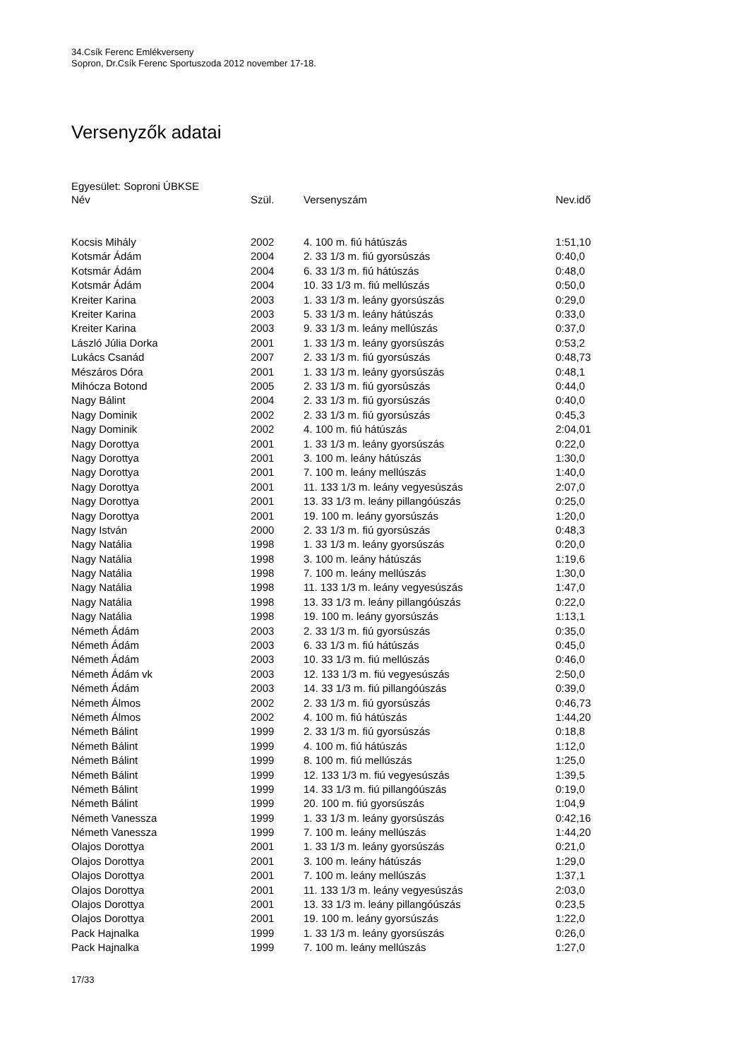34.Csík Ferenc Emlékverseny
Sopron, Dr.Csík Ferenc Sportuszoda 2012 november 17-18.
Versenyzők adatai
Egyesület: Soproni ÚBKSE
| Név | Szül. | Versenyszám | Nev.idő |
| --- | --- | --- | --- |
| Kocsis Mihály | 2002 | 4. 100 m. fiú hátúszás | 1:51,10 |
| Kotsmár Ádám | 2004 | 2. 33 1/3 m. fiú gyorsúszás | 0:40,0 |
| Kotsmár Ádám | 2004 | 6. 33 1/3 m. fiú hátúszás | 0:48,0 |
| Kotsmár Ádám | 2004 | 10. 33 1/3 m. fiú mellúszás | 0:50,0 |
| Kreiter Karina | 2003 | 1. 33 1/3 m. leány gyorsúszás | 0:29,0 |
| Kreiter Karina | 2003 | 5. 33 1/3 m. leány hátúszás | 0:33,0 |
| Kreiter Karina | 2003 | 9. 33 1/3 m. leány mellúszás | 0:37,0 |
| László Júlia Dorka | 2001 | 1. 33 1/3 m. leány gyorsúszás | 0:53,2 |
| Lukács Csanád | 2007 | 2. 33 1/3 m. fiú gyorsúszás | 0:48,73 |
| Mészáros Dóra | 2001 | 1. 33 1/3 m. leány gyorsúszás | 0:48,1 |
| Mihócza Botond | 2005 | 2. 33 1/3 m. fiú gyorsúszás | 0:44,0 |
| Nagy Bálint | 2004 | 2. 33 1/3 m. fiú gyorsúszás | 0:40,0 |
| Nagy Dominik | 2002 | 2. 33 1/3 m. fiú gyorsúszás | 0:45,3 |
| Nagy Dominik | 2002 | 4. 100 m. fiú hátúszás | 2:04,01 |
| Nagy Dorottya | 2001 | 1. 33 1/3 m. leány gyorsúszás | 0:22,0 |
| Nagy Dorottya | 2001 | 3. 100 m. leány hátúszás | 1:30,0 |
| Nagy Dorottya | 2001 | 7. 100 m. leány mellúszás | 1:40,0 |
| Nagy Dorottya | 2001 | 11. 133 1/3 m. leány vegyesúszás | 2:07,0 |
| Nagy Dorottya | 2001 | 13. 33 1/3 m. leány pillangóúszás | 0:25,0 |
| Nagy Dorottya | 2001 | 19. 100 m. leány gyorsúszás | 1:20,0 |
| Nagy István | 2000 | 2. 33 1/3 m. fiú gyorsúszás | 0:48,3 |
| Nagy Natália | 1998 | 1. 33 1/3 m. leány gyorsúszás | 0:20,0 |
| Nagy Natália | 1998 | 3. 100 m. leány hátúszás | 1:19,6 |
| Nagy Natália | 1998 | 7. 100 m. leány mellúszás | 1:30,0 |
| Nagy Natália | 1998 | 11. 133 1/3 m. leány vegyesúszás | 1:47,0 |
| Nagy Natália | 1998 | 13. 33 1/3 m. leány pillangóúszás | 0:22,0 |
| Nagy Natália | 1998 | 19. 100 m. leány gyorsúszás | 1:13,1 |
| Németh Ádám | 2003 | 2. 33 1/3 m. fiú gyorsúszás | 0:35,0 |
| Németh Ádám | 2003 | 6. 33 1/3 m. fiú hátúszás | 0:45,0 |
| Németh Ádám | 2003 | 10. 33 1/3 m. fiú mellúszás | 0:46,0 |
| Németh Ádám vk | 2003 | 12. 133 1/3 m. fiú vegyesúszás | 2:50,0 |
| Németh Ádám | 2003 | 14. 33 1/3 m. fiú pillangóúszás | 0:39,0 |
| Németh Álmos | 2002 | 2. 33 1/3 m. fiú gyorsúszás | 0:46,73 |
| Németh Álmos | 2002 | 4. 100 m. fiú hátúszás | 1:44,20 |
| Németh Bálint | 1999 | 2. 33 1/3 m. fiú gyorsúszás | 0:18,8 |
| Németh Bálint | 1999 | 4. 100 m. fiú hátúszás | 1:12,0 |
| Németh Bálint | 1999 | 8. 100 m. fiú mellúszás | 1:25,0 |
| Németh Bálint | 1999 | 12. 133 1/3 m. fiú vegyesúszás | 1:39,5 |
| Németh Bálint | 1999 | 14. 33 1/3 m. fiú pillangóúszás | 0:19,0 |
| Németh Bálint | 1999 | 20. 100 m. fiú gyorsúszás | 1:04,9 |
| Németh Vanessza | 1999 | 1. 33 1/3 m. leány gyorsúszás | 0:42,16 |
| Németh Vanessza | 1999 | 7. 100 m. leány mellúszás | 1:44,20 |
| Olajos Dorottya | 2001 | 1. 33 1/3 m. leány gyorsúszás | 0:21,0 |
| Olajos Dorottya | 2001 | 3. 100 m. leány hátúszás | 1:29,0 |
| Olajos Dorottya | 2001 | 7. 100 m. leány mellúszás | 1:37,1 |
| Olajos Dorottya | 2001 | 11. 133 1/3 m. leány vegyesúszás | 2:03,0 |
| Olajos Dorottya | 2001 | 13. 33 1/3 m. leány pillangóúszás | 0:23,5 |
| Olajos Dorottya | 2001 | 19. 100 m. leány gyorsúszás | 1:22,0 |
| Pack Hajnalka | 1999 | 1. 33 1/3 m. leány gyorsúszás | 0:26,0 |
| Pack Hajnalka | 1999 | 7. 100 m. leány mellúszás | 1:27,0 |
17/33